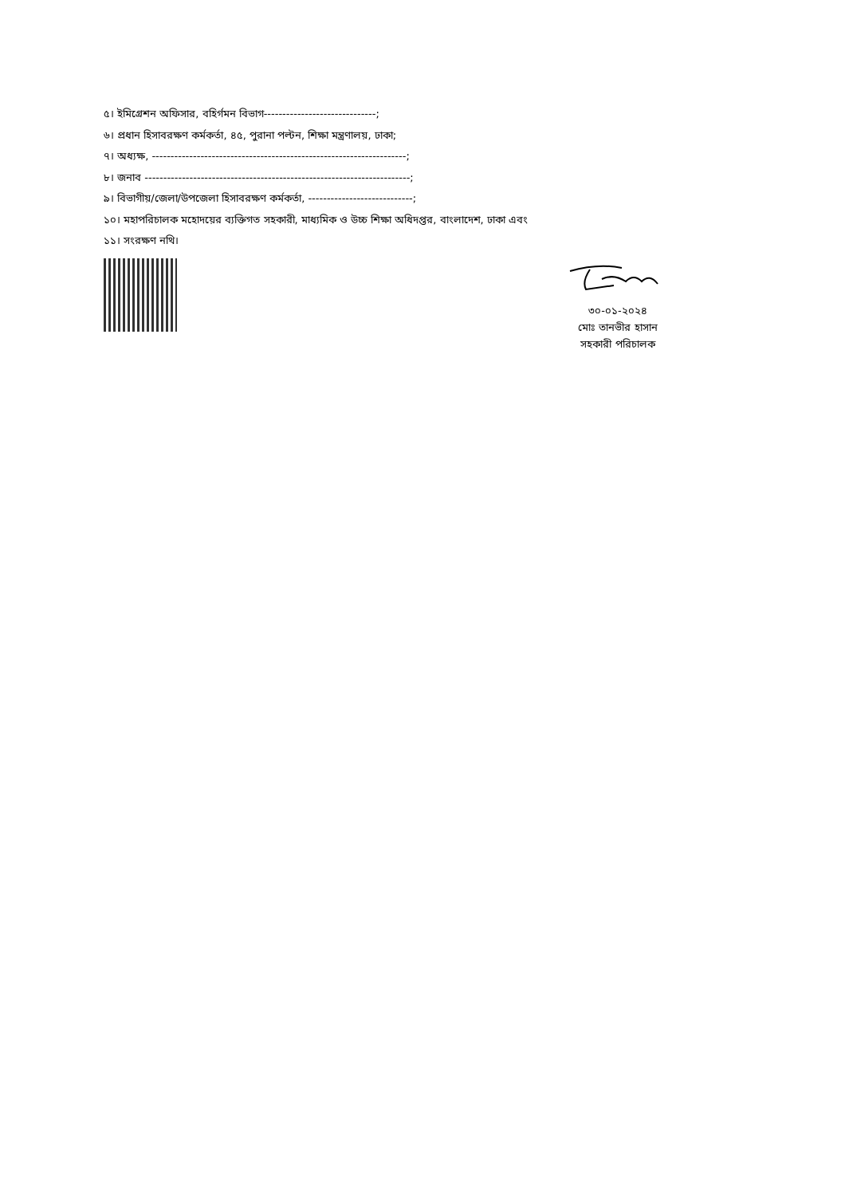৫। ইমিগ্রেশন অফিসার, বহির্গমন বিভাগ------------------------------;
৬। প্রধান হিসাবরক্ষণ কর্মকর্তা, ৪৫, পুরানা পল্টন, শিক্ষা মন্ত্রণালয়, ঢাকা;
৭। অধ্যক্ষ, --------------------------------------------------------------------;
৮। জনাব -----------------------------------------------------------------------;
৯। বিভাগীয়/জেলা/উপজেলা হিসাবরক্ষণ কর্মকর্তা, ----------------------------;
১০। মহাপরিচালক মহোদয়ের ব্যক্তিগত সহকারী, মাধ্যমিক ও উচ্চ শিক্ষা অধিদপ্তর, বাংলাদেশ, ঢাকা এবং
১১। সংরক্ষণ নথি।
৩০-০১-২০২৪
মোঃ তানভীর হাসান
সহকারী পরিচালক